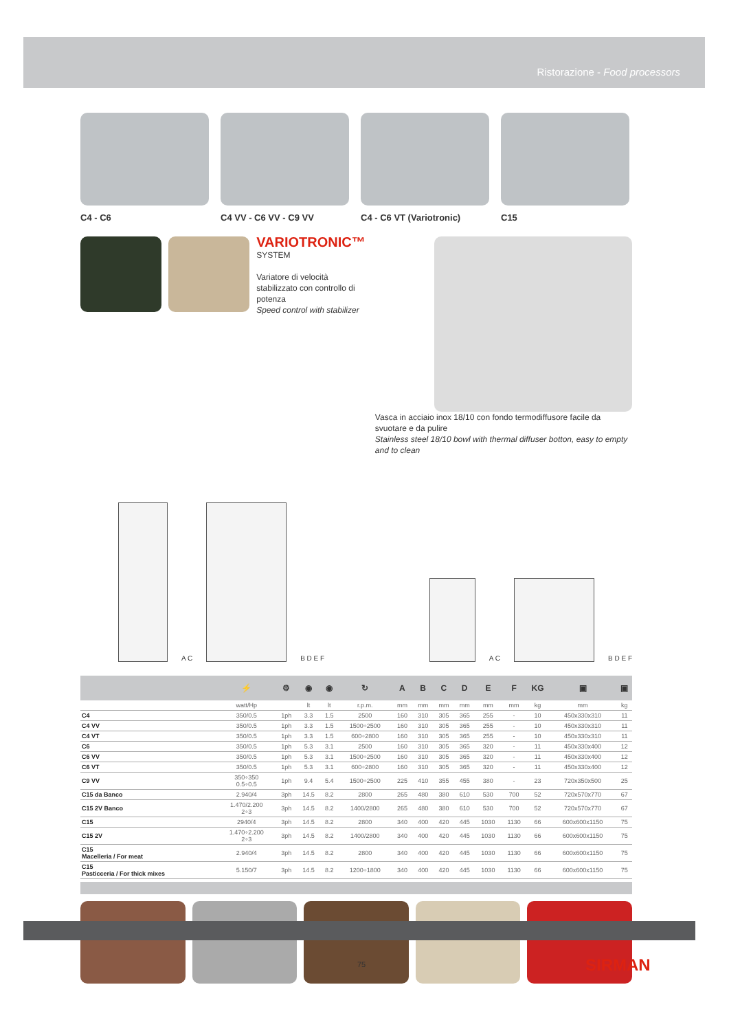Ristorazione - Food processors
C4 - C6 C4 VV - C6 VV - C9 VV C4 - C6 VT (Variotronic) C15
VARIOTRONIC™
SYSTEM
Variatore di velocità stabilizzato con controllo di potenza
Speed control with stabilizer
Vasca in acciaio inox 18/10 con fondo termodiffusore facile da svuotare e da pulire
Stainless steel 18/10 bowl with thermal diffuser botton, easy to empty and to clean
A C
B D E F
A C
B D E F
| | ⚡ | ⚙ | ◉ | ◉ | ↻ | A | B | C | D | E | F | KG | ▣ | ▣ |
| --- | --- | --- | --- | --- | --- | --- | --- | --- | --- | --- | --- | --- | --- | --- |
| | watt/Hp | | lt | lt | r.p.m. | mm | mm | mm | mm | mm | mm | kg | mm | kg |
| C4 | 350/0.5 | 1ph | 3.3 | 1.5 | 2500 | 160 | 310 | 305 | 365 | 255 | - | 10 | 450x330x310 | 11 |
| C4 VV | 350/0.5 | 1ph | 3.3 | 1.5 | 1500÷2500 | 160 | 310 | 305 | 365 | 255 | - | 10 | 450x330x310 | 11 |
| C4 VT | 350/0.5 | 1ph | 3.3 | 1.5 | 600÷2800 | 160 | 310 | 305 | 365 | 255 | - | 10 | 450x330x310 | 11 |
| C6 | 350/0.5 | 1ph | 5.3 | 3.1 | 2500 | 160 | 310 | 305 | 365 | 320 | - | 11 | 450x330x400 | 12 |
| C6 VV | 350/0.5 | 1ph | 5.3 | 3.1 | 1500÷2500 | 160 | 310 | 305 | 365 | 320 | - | 11 | 450x330x400 | 12 |
| C6 VT | 350/0.5 | 1ph | 5.3 | 3.1 | 600÷2800 | 160 | 310 | 305 | 365 | 320 | - | 11 | 450x330x400 | 12 |
| C9 VV | 350÷350 0.5÷0.5 | 1ph | 9.4 | 5.4 | 1500÷2500 | 225 | 410 | 355 | 455 | 380 | - | 23 | 720x350x500 | 25 |
| C15 da Banco | 2.940/4 | 3ph | 14.5 | 8.2 | 2800 | 265 | 480 | 380 | 610 | 530 | 700 | 52 | 720x570x770 | 67 |
| C15 2V Banco | 1.470/2.200 2÷3 | 3ph | 14.5 | 8.2 | 1400/2800 | 265 | 480 | 380 | 610 | 530 | 700 | 52 | 720x570x770 | 67 |
| C15 | 2940/4 | 3ph | 14.5 | 8.2 | 2800 | 340 | 400 | 420 | 445 | 1030 | 1130 | 66 | 600x600x1150 | 75 |
| C15 2V | 1.470÷2.200 2÷3 | 3ph | 14.5 | 8.2 | 1400/2800 | 340 | 400 | 420 | 445 | 1030 | 1130 | 66 | 600x600x1150 | 75 |
| C15 Macelleria / For meat | 2.940/4 | 3ph | 14.5 | 8.2 | 2800 | 340 | 400 | 420 | 445 | 1030 | 1130 | 66 | 600x600x1150 | 75 |
| C15 Pasticceria / For thick mixes | 5.150/7 | 3ph | 14.5 | 8.2 | 1200÷1800 | 340 | 400 | 420 | 445 | 1030 | 1130 | 66 | 600x600x1150 | 75 |
75 SIRMAN